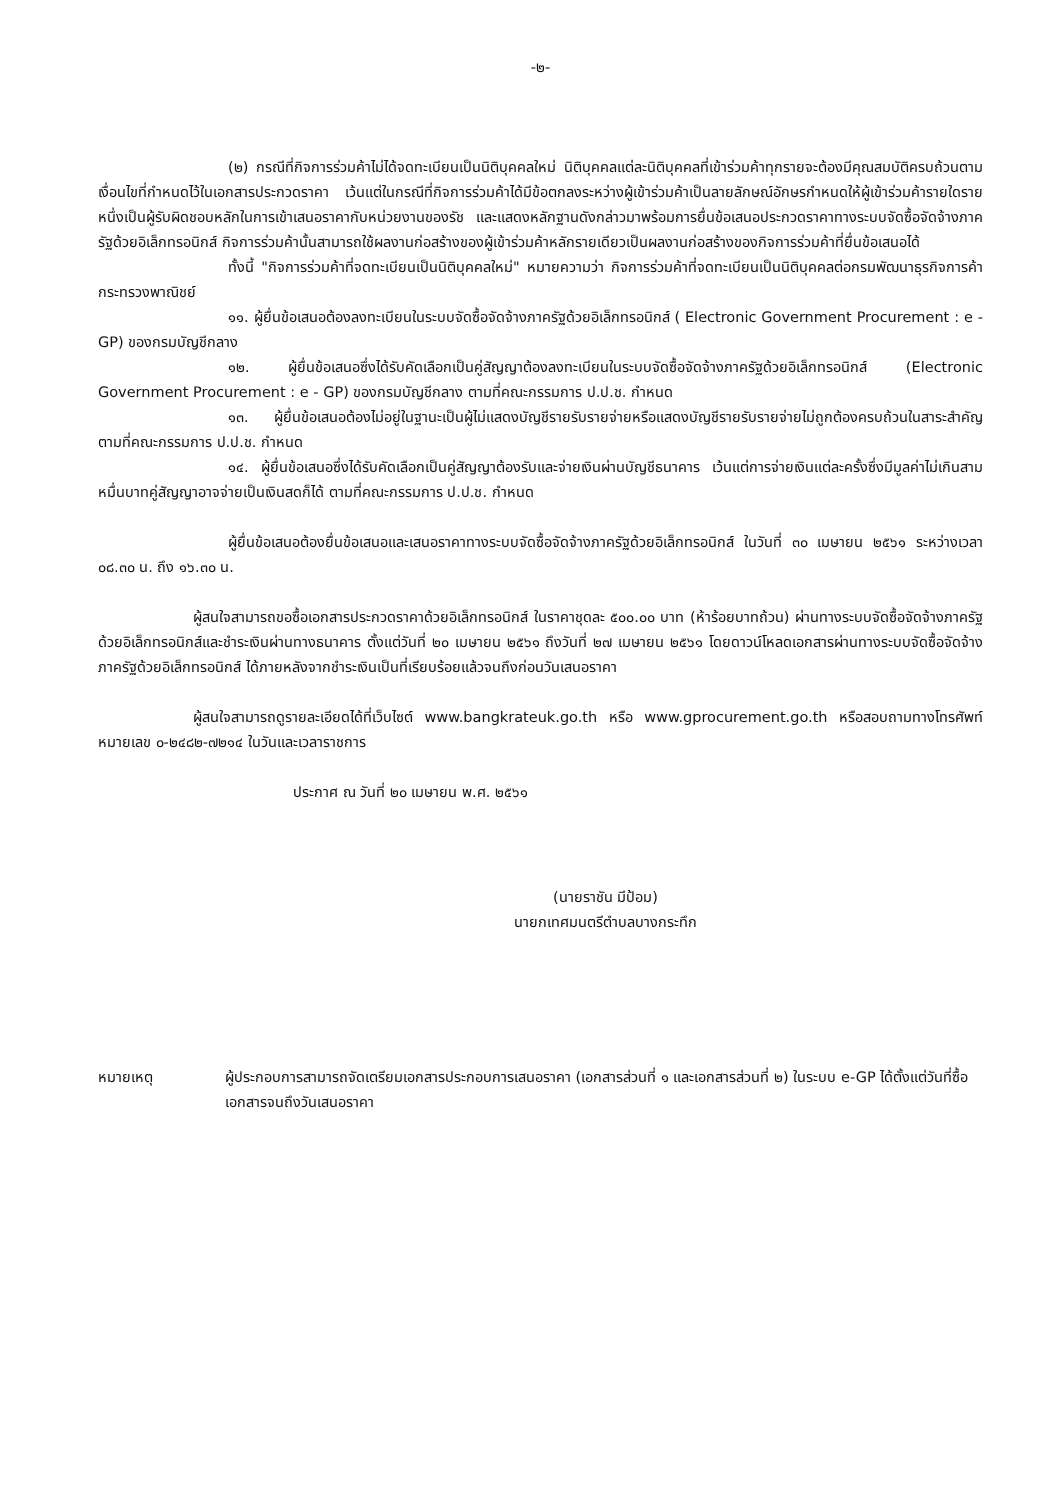-๒-
(๒) กรณีที่กิจการร่วมค้าไม่ได้จดทะเบียนเป็นนิติบุคคลใหม่ นิติบุคคลแต่ละนิติบุคคลที่เข้าร่วมค้าทุกรายจะต้องมีคุณสมบัติครบถ้วนตามเงื่อนไขที่กำหนดไว้ในเอกสารประกวดราคา เว้นแต่ในกรณีที่กิจการร่วมค้าได้มีข้อตกลงระหว่างผู้เข้าร่วมค้าเป็นลายลักษณ์อักษรกำหนดให้ผู้เข้าร่วมค้ารายใดรายหนึ่งเป็นผู้รับผิดชอบหลักในการเข้าเสนอราคากับหน่วยงานของรัช และแสดงหลักฐานดังกล่าวมาพร้อมการยื่นข้อเสนอประกวดราคาทางระบบจัดซื้อจัดจ้างภาครัฐด้วยอิเล็กทรอนิกส์ กิจการร่วมค้านั้นสามารถใช้ผลงานก่อสร้างของผู้เข้าร่วมค้าหลักรายเดียวเป็นผลงานก่อสร้างของกิจการร่วมค้าที่ยื่นข้อเสนอได้
ทั้งนี้ "กิจการร่วมค้าที่จดทะเบียนเป็นนิติบุคคลใหม่" หมายความว่า กิจการร่วมค้าที่จดทะเบียนเป็นนิติบุคคลต่อกรมพัฒนาธุรกิจการค้า กระทรวงพาณิชย์
๑๑. ผู้ยื่นข้อเสนอต้องลงทะเบียนในระบบจัดซื้อจัดจ้างภาครัฐด้วยอิเล็กทรอนิกส์ ( Electronic Government Procurement : e - GP) ของกรมบัญชีกลาง
๑๒. ผู้ยื่นข้อเสนอซึ่งได้รับคัดเลือกเป็นคู่สัญญาต้องลงทะเบียนในระบบจัดซื้อจัดจ้างภาครัฐด้วยอิเล็กทรอนิกส์ (Electronic Government Procurement : e - GP) ของกรมบัญชีกลาง ตามที่คณะกรรมการ ป.ป.ช. กำหนด
๑๓. ผู้ยื่นข้อเสนอต้องไม่อยู่ในฐานะเป็นผู้ไม่แสดงบัญชีรายรับรายจ่ายหรือแสดงบัญชีรายรับรายจ่ายไม่ถูกต้องครบถ้วนในสาระสำคัญ ตามที่คณะกรรมการ ป.ป.ช. กำหนด
๑๔. ผู้ยื่นข้อเสนอซึ่งได้รับคัดเลือกเป็นคู่สัญญาต้องรับและจ่ายเงินผ่านบัญชีธนาคาร เว้นแต่การจ่ายเงินแต่ละครั้งซึ่งมีมูลค่าไม่เกินสามหมื่นบาทคู่สัญญาอาจจ่ายเป็นเงินสดก็ได้ ตามที่คณะกรรมการ ป.ป.ช. กำหนด
ผู้ยื่นข้อเสนอต้องยื่นข้อเสนอและเสนอราคาทางระบบจัดซื้อจัดจ้างภาครัฐด้วยอิเล็กทรอนิกส์ ในวันที่ ๓๐ เมษายน ๒๕๖๑ ระหว่างเวลา ๐๘.๓๐ น. ถึง ๑๖.๓๐ น.
ผู้สนใจสามารถขอซื้อเอกสารประกวดราคาด้วยอิเล็กทรอนิกส์ ในราคาชุดละ ๕๐๐.๐๐ บาท (ห้าร้อยบาทถ้วน) ผ่านทางระบบจัดซื้อจัดจ้างภาครัฐด้วยอิเล็กทรอนิกส์และชำระเงินผ่านทางธนาคาร ตั้งแต่วันที่ ๒๐ เมษายน ๒๕๖๑ ถึงวันที่ ๒๗ เมษายน ๒๕๖๑ โดยดาวน์โหลดเอกสารผ่านทางระบบจัดซื้อจัดจ้างภาครัฐด้วยอิเล็กทรอนิกส์ ได้ภายหลังจากชำระเงินเป็นที่เรียบร้อยแล้วจนถึงก่อนวันเสนอราคา
ผู้สนใจสามารถดูรายละเอียดได้ที่เว็บไซต์ www.bangkrateuk.go.th หรือ www.gprocurement.go.th หรือสอบถามทางโทรศัพท์หมายเลข ๐-๒๔๘๒-๗๒๑๔ ในวันและเวลาราชการ
ประกาศ ณ วันที่ ๒๐ เมษายน พ.ศ. ๒๕๖๑
(นายราชัน มีป้อม)
นายกเทศมนตรีตำบลบางกระทึก
หมายเหตุ ผู้ประกอบการสามารถจัดเตรียมเอกสารประกอบการเสนอราคา (เอกสารส่วนที่ ๑ และเอกสารส่วนที่ ๒) ในระบบ e-GP ได้ตั้งแต่วันที่ซื้อเอกสารจนถึงวันเสนอราคา